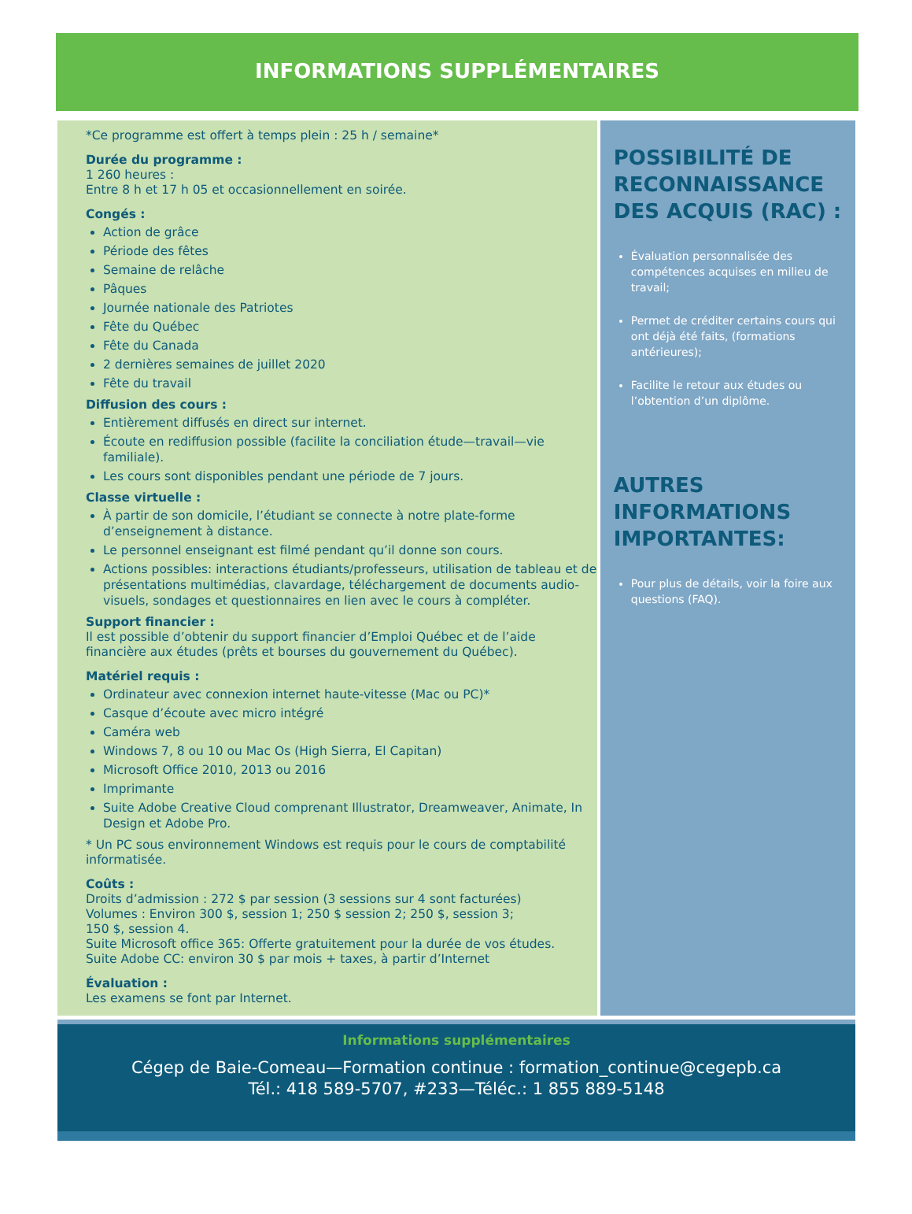INFORMATIONS SUPPLÉMENTAIRES
*Ce programme est offert à temps plein : 25 h / semaine*
Durée du programme :
1 260 heures :
Entre 8 h et 17 h 05 et occasionnellement en soirée.
Congés :
Action de grâce
Période des fêtes
Semaine de relâche
Pâques
Journée nationale des Patriotes
Fête du Québec
Fête du Canada
2 dernières semaines de juillet 2020
Fête du travail
Diffusion des cours :
Entièrement diffusés en direct sur internet.
Écoute en rediffusion possible (facilite la conciliation étude—travail—vie familiale).
Les cours sont disponibles pendant une période de 7 jours.
Classe virtuelle :
À partir de son domicile, l’étudiant se connecte à notre plate-forme d’enseignement à distance.
Le personnel enseignant est filmé pendant qu’il donne son cours.
Actions possibles: interactions étudiants/professeurs, utilisation de tableau et de présentations multimédias, clavardage, téléchargement de documents audio-visuels, sondages et questionnaires en lien avec le cours à compléter.
Support financier :
Il est possible d’obtenir du support financier d’Emploi Québec et de l’aide financière aux études (prêts et bourses du gouvernement du Québec).
Matériel requis :
Ordinateur avec connexion internet haute-vitesse (Mac ou PC)*
Casque d’écoute avec micro intégré
Caméra web
Windows 7, 8 ou 10 ou Mac Os (High Sierra, El Capitan)
Microsoft Office 2010, 2013 ou 2016
Imprimante
Suite Adobe Creative Cloud comprenant Illustrator, Dreamweaver, Animate, In Design et Adobe Pro.
* Un PC sous environnement Windows est requis pour le cours de comptabilité informatisée.
Coûts :
Droits d’admission : 272 $ par session (3 sessions sur 4 sont facturées)
Volumes : Environ 300 $, session 1; 250 $ session 2; 250 $, session 3;
150 $, session 4.
Suite Microsoft office 365: Offerte gratuitement pour la durée de vos études.
Suite Adobe CC: environ 30 $ par mois + taxes, à partir d’Internet
Évaluation :
Les examens se font par Internet.
POSSIBILITÉ DE RECONNAISSANCE DES ACQUIS (RAC) :
Évaluation personnalisée des compétences acquises en milieu de travail;
Permet de créditer certains cours qui ont déjà été faits, (formations antérieures);
Facilite le retour aux études ou l’obtention d’un diplôme.
AUTRES INFORMATIONS IMPORTANTES:
Pour plus de détails, voir la foire aux questions (FAQ).
Informations supplémentaires
Cégep de Baie-Comeau—Formation continue : formation_continue@cegepb.ca
Tél.: 418 589-5707, #233—Téléc.: 1 855 889-5148